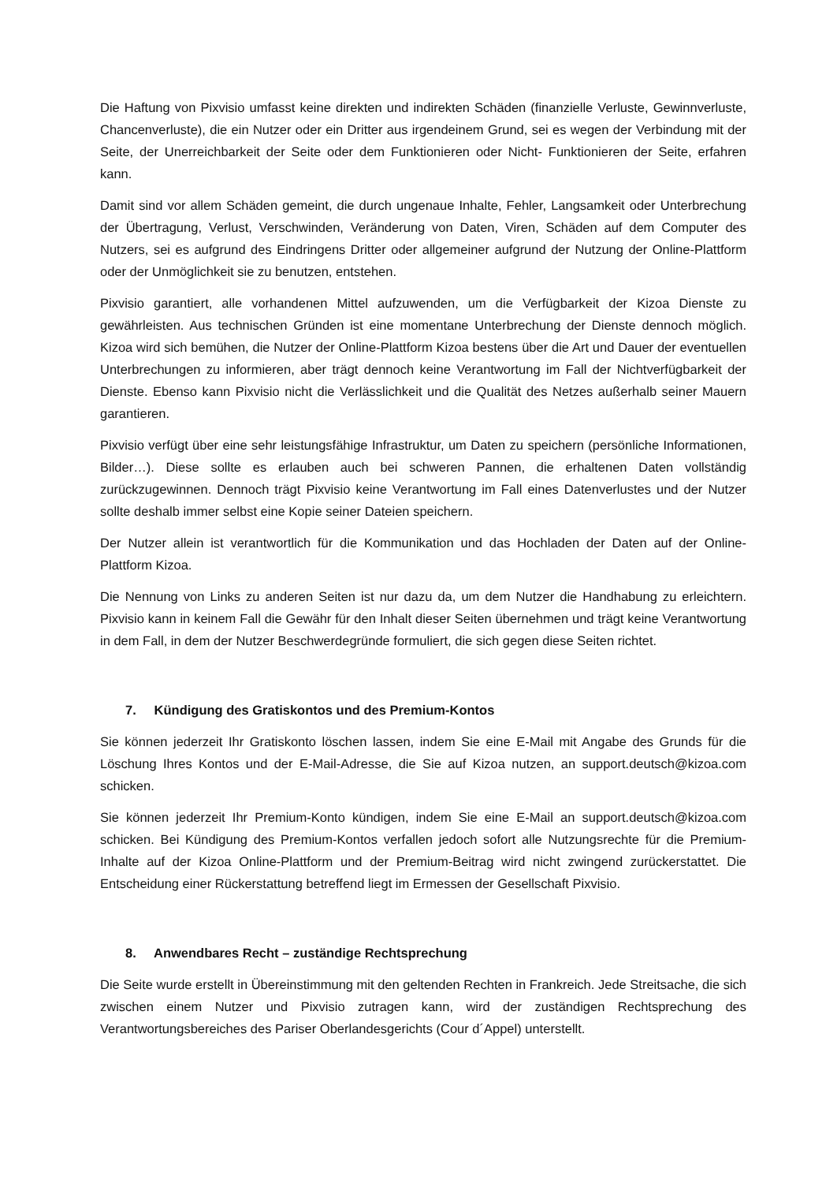Die Haftung von Pixvisio umfasst keine direkten und indirekten Schäden (finanzielle Verluste, Gewinnverluste, Chancenverluste), die ein Nutzer oder ein Dritter aus irgendeinem Grund, sei es wegen der Verbindung mit der Seite, der Unerreichbarkeit der Seite oder dem Funktionieren oder Nicht- Funktionieren der Seite, erfahren kann.
Damit sind vor allem Schäden gemeint, die durch ungenaue Inhalte, Fehler, Langsamkeit oder Unterbrechung der Übertragung, Verlust, Verschwinden, Veränderung von Daten, Viren, Schäden auf dem Computer des Nutzers, sei es aufgrund des Eindringens Dritter oder allgemeiner aufgrund der Nutzung der Online-Plattform oder der Unmöglichkeit sie zu benutzen, entstehen.
Pixvisio garantiert, alle vorhandenen Mittel aufzuwenden, um die Verfügbarkeit der Kizoa Dienste zu gewährleisten. Aus technischen Gründen ist eine momentane Unterbrechung der Dienste dennoch möglich. Kizoa wird sich bemühen, die Nutzer der Online-Plattform Kizoa bestens über die Art und Dauer der eventuellen Unterbrechungen zu informieren, aber trägt dennoch keine Verantwortung im Fall der Nichtverfügbarkeit der Dienste. Ebenso kann Pixvisio nicht die Verlässlichkeit und die Qualität des Netzes außerhalb seiner Mauern garantieren.
Pixvisio verfügt über eine sehr leistungsfähige Infrastruktur, um Daten zu speichern (persönliche Informationen, Bilder…). Diese sollte es erlauben auch bei schweren Pannen, die erhaltenen Daten vollständig zurückzugewinnen. Dennoch trägt Pixvisio keine Verantwortung im Fall eines Datenverlustes und der Nutzer sollte deshalb immer selbst eine Kopie seiner Dateien speichern.
Der Nutzer allein ist verantwortlich für die Kommunikation und das Hochladen der Daten auf der Online-Plattform Kizoa.
Die Nennung von Links zu anderen Seiten ist nur dazu da, um dem Nutzer die Handhabung zu erleichtern. Pixvisio kann in keinem Fall die Gewähr für den Inhalt dieser Seiten übernehmen und trägt keine Verantwortung in dem Fall, in dem der Nutzer Beschwerdegründe formuliert, die sich gegen diese Seiten richtet.
7. Kündigung des Gratiskontos und des Premium-Kontos
Sie können jederzeit Ihr Gratiskonto löschen lassen, indem Sie eine E-Mail mit Angabe des Grunds für die Löschung Ihres Kontos und der E-Mail-Adresse, die Sie auf Kizoa nutzen, an support.deutsch@kizoa.com schicken.
Sie können jederzeit Ihr Premium-Konto kündigen, indem Sie eine E-Mail an support.deutsch@kizoa.com schicken. Bei Kündigung des Premium-Kontos verfallen jedoch sofort alle Nutzungsrechte für die Premium-Inhalte auf der Kizoa Online-Plattform und der Premium-Beitrag wird nicht zwingend zurückerstattet. Die Entscheidung einer Rückerstattung betreffend liegt im Ermessen der Gesellschaft Pixvisio.
8. Anwendbares Recht – zuständige Rechtsprechung
Die Seite wurde erstellt in Übereinstimmung mit den geltenden Rechten in Frankreich. Jede Streitsache, die sich zwischen einem Nutzer und Pixvisio zutragen kann, wird der zuständigen Rechtsprechung des Verantwortungsbereiches des Pariser Oberlandesgerichts (Cour d´Appel) unterstellt.